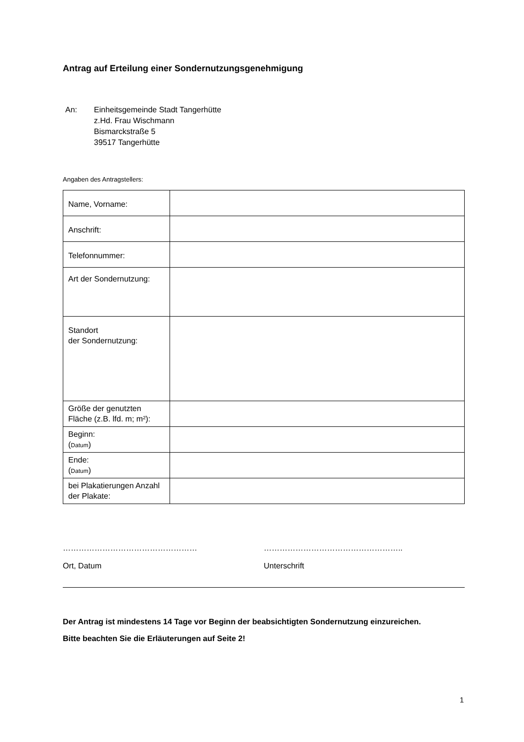Antrag auf Erteilung einer Sondernutzungsgenehmigung
An: Einheitsgemeinde Stadt Tangerhütte
z.Hd. Frau Wischmann
Bismarckstraße 5
39517 Tangerhütte
Angaben des Antragstellers:
| Name, Vorname: | |
| Anschrift: | |
| Telefonnummer: | |
| Art der Sondernutzung: | |
| Standort der Sondernutzung: | |
| Größe der genutzten Fläche (z.B. lfd. m; m²): | |
| Beginn: ( Datum ) | |
| Ende: ( Datum ) | |
| bei Plakatierungen Anzahl der Plakate: | |
……………………………………………
Ort, Datum
……………………………………………..
Unterschrift
Der Antrag ist mindestens 14 Tage vor Beginn der beabsichtigten Sondernutzung einzureichen.
Bitte beachten Sie die Erläuterungen auf Seite 2!
1